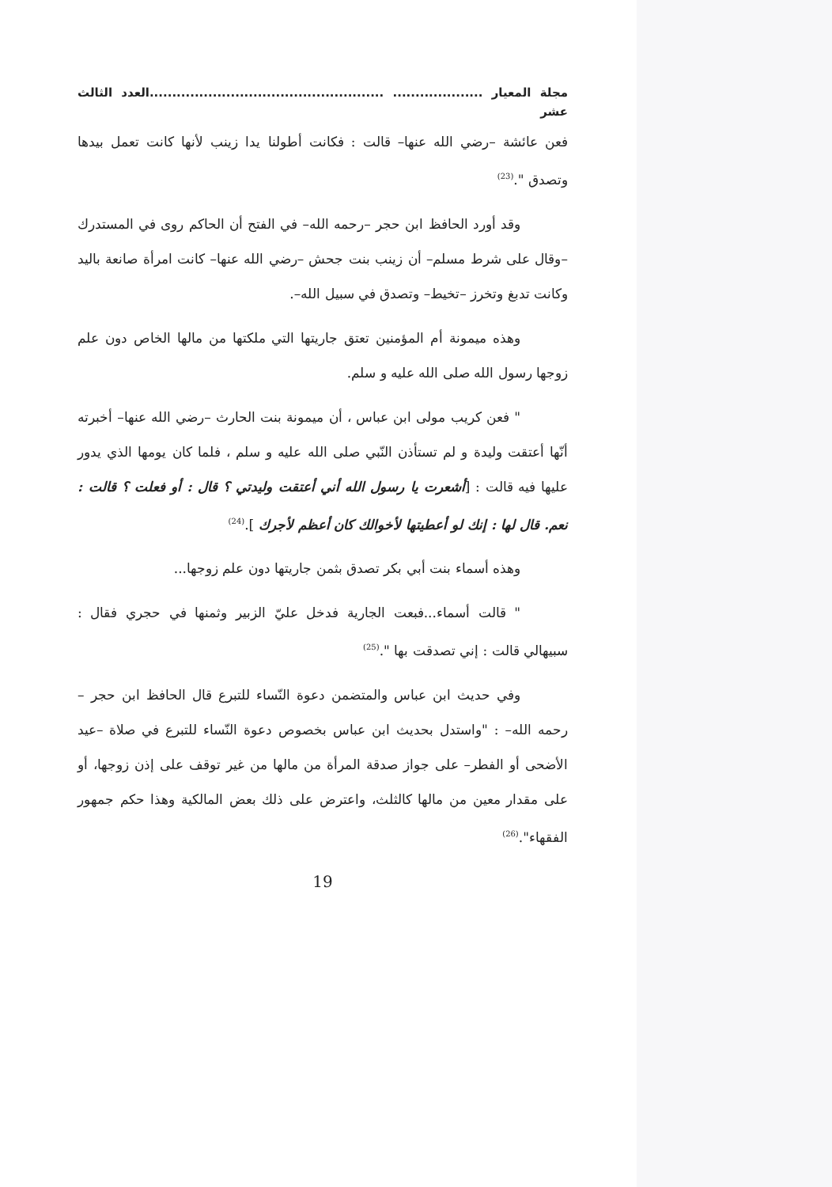مجلة المعيار .................... ....................................................العدد الثالث عشر
فعن عائشة –رضي الله عنها– قالت : فكانت أطولنا يدا زينب لأنها كانت تعمل بيدها وتصدق ".<sup>(23)</sup>
وقد أورد الحافظ ابن حجر –رحمه الله– في الفتح أن الحاكم روى في المستدرك –وقال على شرط مسلم– أن زينب بنت جحش –رضي الله عنها– كانت امرأة صانعة باليد وكانت تدبغ وتخرز –تخيط– وتصدق في سبيل الله–.
وهذه ميمونة أم المؤمنين تعتق جاريتها التي ملكتها من مالها الخاص دون علم زوجها رسول الله صلى الله عليه و سلم.
" فعن كريب مولى ابن عباس ، أن ميمونة بنت الحارث –رضي الله عنها– أخبرته أنّها أعتقت وليدة و لم تستأذن النّبي صلى الله عليه و سلم ، فلما كان يومها الذي يدور عليها فيه قالت : [أشعرت يا رسول الله أني أعتقت وليدتي ؟ قال : أو فعلت ؟ قالت : نعم. قال لها : إنك لو أعطيتها لأخوالك كان أعظم لأجرك ].<sup>(24)</sup>
وهذه أسماء بنت أبي بكر تصدق بثمن جاريتها دون علم زوجها...
" قالت أسماء...فبعت الجارية فدخل عليّ الزبير وثمنها في حجري فقال : سبيهالي قالت : إني تصدقت بها ".<sup>(25)</sup>
وفي حديث ابن عباس والمتضمن دعوة النّساء للتبرع قال الحافظ ابن حجر –رحمه الله– : "واستدل بحديث ابن عباس بخصوص دعوة النّساء للتبرع في صلاة –عيد الأضحى أو الفطر– على جواز صدقة المرأة من مالها من غير توقف على إذن زوجها، أو على مقدار معين من مالها كالثلث، واعترض على ذلك بعض المالكية وهذا حكم جمهور الفقهاء".<sup>(26)</sup>
19